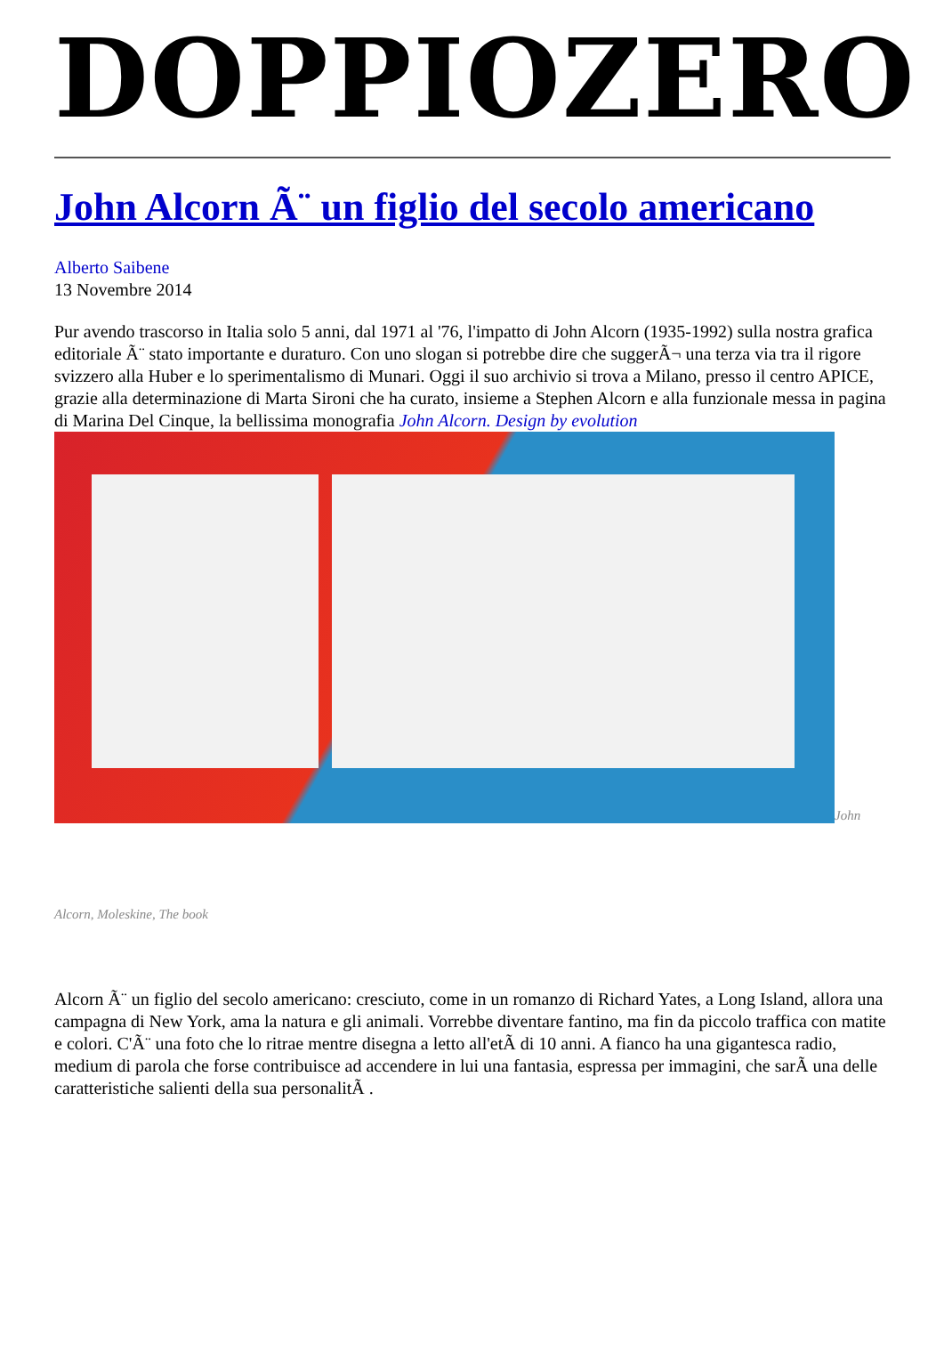DOPPIOZERO
John Alcorn Ã¨ un figlio del secolo americano
Alberto Saibene
13 Novembre 2014
Pur avendo trascorso in Italia solo 5 anni, dal 1971 al '76, l'impatto di John Alcorn (1935-1992) sulla nostra grafica editoriale Ã¨ stato importante e duraturo. Con uno slogan si potrebbe dire che suggerÃ¬ una terza via tra il rigore svizzero alla Huber e lo sperimentalismo di Munari. Oggi il suo archivio si trova a Milano, presso il centro APICE, grazie alla determinazione di Marta Sironi che ha curato, insieme a Stephen Alcorn e alla funzionale messa in pagina di Marina Del Cinque, la bellissima monografia John Alcorn. Design by evolution
John
Alcorn, Moleskine, The book
Alcorn Ã¨ un figlio del secolo americano: cresciuto, come in un romanzo di Richard Yates, a Long Island, allora una campagna di New York, ama la natura e gli animali. Vorrebbe diventare fantino, ma fin da piccolo traffica con matite e colori. C'Ã¨ una foto che lo ritrae mentre disegna a letto all'etÃ di 10 anni. A fianco ha una gigantesca radio, medium di parola che forse contribuisce ad accendere in lui una fantasia, espressa per immagini, che sarÃ una delle caratteristiche salienti della sua personalitÃ .